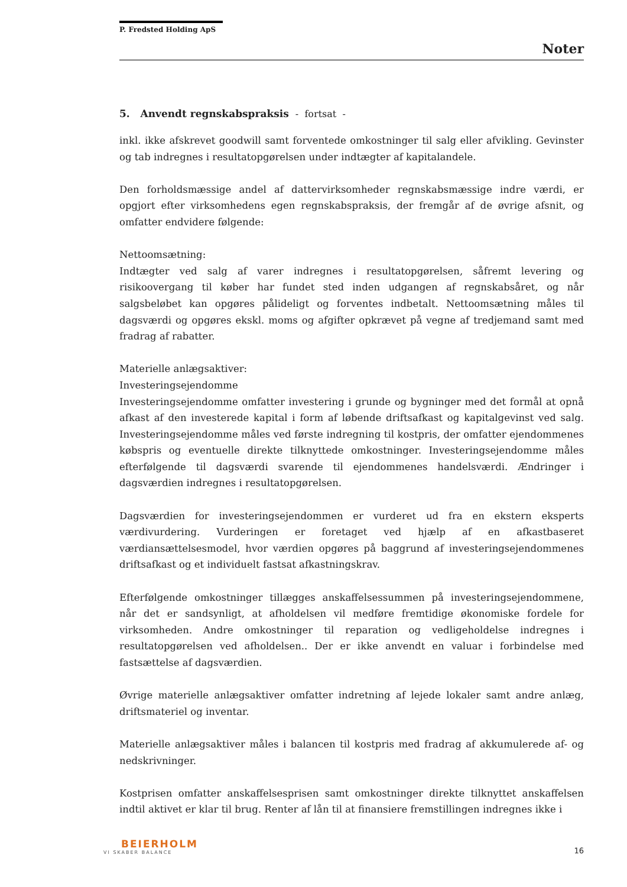P. Fredsted Holding ApS
Noter
5. Anvendt regnskabspraksis - fortsat -
inkl. ikke afskrevet goodwill samt forventede omkostninger til salg eller afvikling. Gevinster og tab indregnes i resultatopgørelsen under indtægter af kapitalandele.
Den forholdsmæssige andel af dattervirksomheder regnskabsmæssige indre værdi, er opgjort efter virksomhedens egen regnskabspraksis, der fremgår af de øvrige afsnit, og omfatter endvidere følgende:
Nettoomsætning:
Indtægter ved salg af varer indregnes i resultatopgørelsen, såfremt levering og risikoovergang til køber har fundet sted inden udgangen af regnskabsåret, og når salgsbeløbet kan opgøres pålideligt og forventes indbetalt. Nettoomsætning måles til dagsværdi og opgøres ekskl. moms og afgifter opkrævet på vegne af tredjemand samt med fradrag af rabatter.
Materielle anlægsaktiver:
Investeringsejendomme
Investeringsejendomme omfatter investering i grunde og bygninger med det formål at opnå afkast af den investerede kapital i form af løbende driftsafkast og kapitalgevinst ved salg. Investeringsejendomme måles ved første indregning til kostpris, der omfatter ejendommenes købspris og eventuelle direkte tilknyttede omkostninger. Investeringsejendomme måles efterfølgende til dagsværdi svarende til ejendommenes handelsværdi. Ændringer i dagsværdien indregnes i resultatopgørelsen.
Dagsværdien for investeringsejendommen er vurderet ud fra en ekstern eksperts værdivurdering. Vurderingen er foretaget ved hjælp af en afkastbaseret værdiansættelsesmodel, hvor værdien opgøres på baggrund af investeringsejendommenes driftsafkast og et individuelt fastsat afkastningskrav.
Efterfølgende omkostninger tillægges anskaffelsessummen på investeringsejendommene, når det er sandsynligt, at afholdelsen vil medføre fremtidige økonomiske fordele for virksomheden. Andre omkostninger til reparation og vedligeholdelse indregnes i resultatopgørelsen ved afholdelsen.. Der er ikke anvendt en valuar i forbindelse med fastsættelse af dagsværdien.
Øvrige materielle anlægsaktiver omfatter indretning af lejede lokaler samt andre anlæg, driftsmateriel og inventar.
Materielle anlægsaktiver måles i balancen til kostpris med fradrag af akkumulerede af- og nedskrivninger.
Kostprisen omfatter anskaffelsesprisen samt omkostninger direkte tilknyttet anskaffelsen indtil aktivet er klar til brug. Renter af lån til at finansiere fremstillingen indregnes ikke i
BEIERHOLM
VI SKABER BALANCE
16